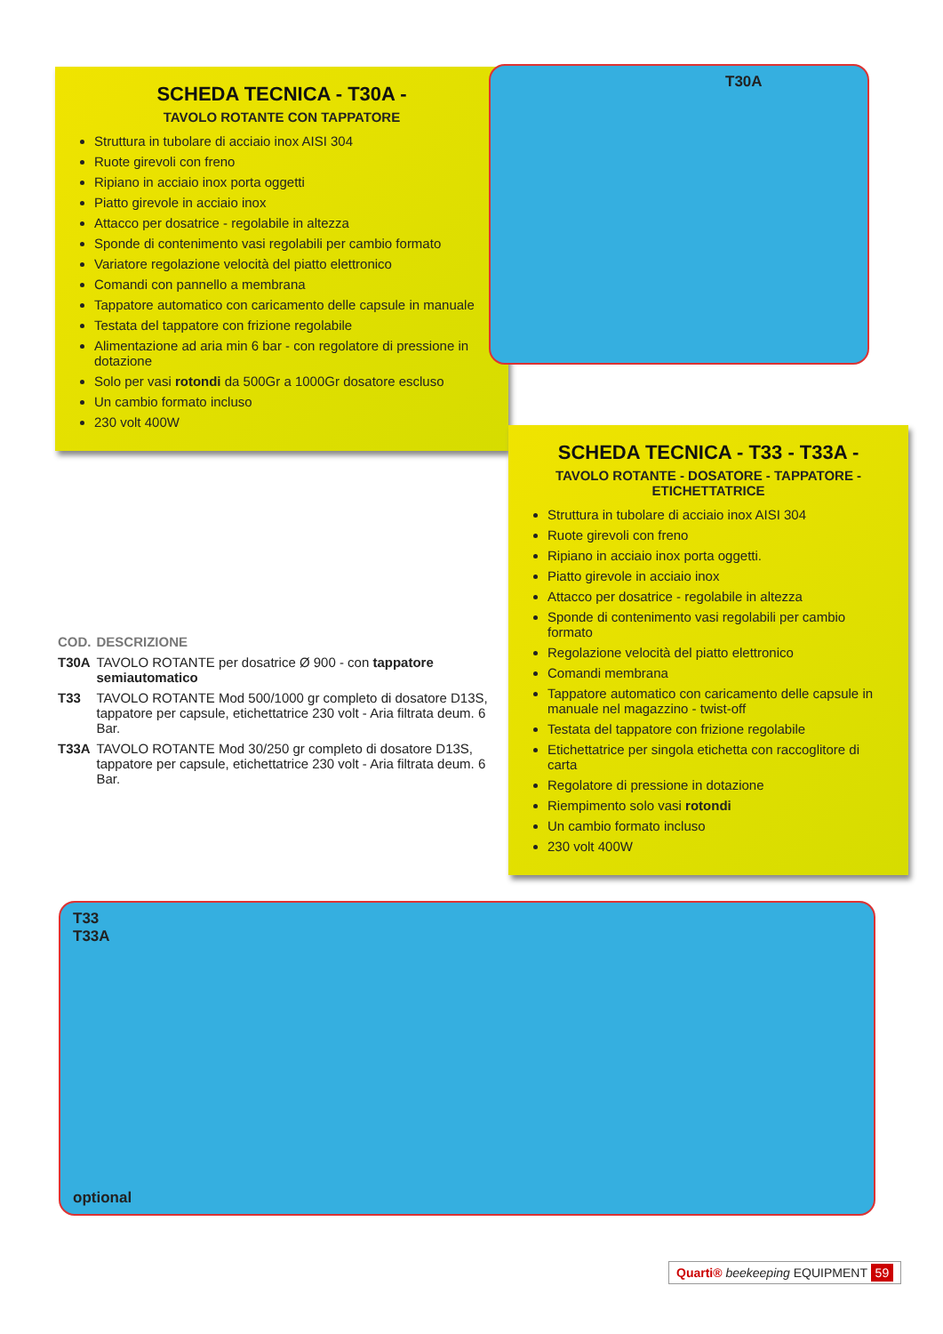SCHEDA TECNICA - T30A -
TAVOLO ROTANTE CON TAPPATORE
Struttura in tubolare di acciaio inox AISI 304
Ruote girevoli con freno
Ripiano in acciaio inox porta oggetti
Piatto girevole in acciaio inox
Attacco per dosatrice - regolabile in altezza
Sponde di contenimento vasi regolabili per cambio formato
Variatore regolazione velocità del piatto elettronico
Comandi con pannello a membrana
Tappatore automatico con caricamento delle capsule in manuale
Testata del tappatore con frizione regolabile
Alimentazione ad aria min 6 bar - con regolatore di pressione in dotazione
Solo per vasi rotondi da 500Gr a 1000Gr dosatore escluso
Un cambio formato incluso
230 volt 400W
T30A
| COD. | DESCRIZIONE |
| --- | --- |
| T30A | TAVOLO ROTANTE per dosatrice Ø 900 - con tappatore semiautomatico |
| T33 | TAVOLO ROTANTE Mod 500/1000 gr completo di dosatore D13S, tappatore per capsule, etichettatrice 230 volt - Aria filtrata deum. 6 Bar. |
| T33A | TAVOLO ROTANTE Mod 30/250 gr completo di dosatore D13S, tappatore per capsule, etichettatrice 230 volt - Aria filtrata deum. 6 Bar. |
SCHEDA TECNICA - T33 - T33A -
TAVOLO ROTANTE - DOSATORE - TAPPATORE - ETICHETTATRICE
Struttura in tubolare di acciaio inox AISI 304
Ruote girevoli con freno
Ripiano in acciaio inox porta oggetti.
Piatto girevole in acciaio inox
Attacco per dosatrice - regolabile in altezza
Sponde di contenimento vasi regolabili per cambio formato
Regolazione velocità del piatto elettronico
Comandi membrana
Tappatore automatico con caricamento delle capsule in manuale nel magazzino - twist-off
Testata del tappatore con frizione regolabile
Etichettatrice per singola etichetta con raccoglitore di carta
Regolatore di pressione in dotazione
Riempimento solo vasi rotondi
Un cambio formato incluso
230 volt 400W
T33
T33A
optional
Quarti® beekeeping EQUIPMENT 59